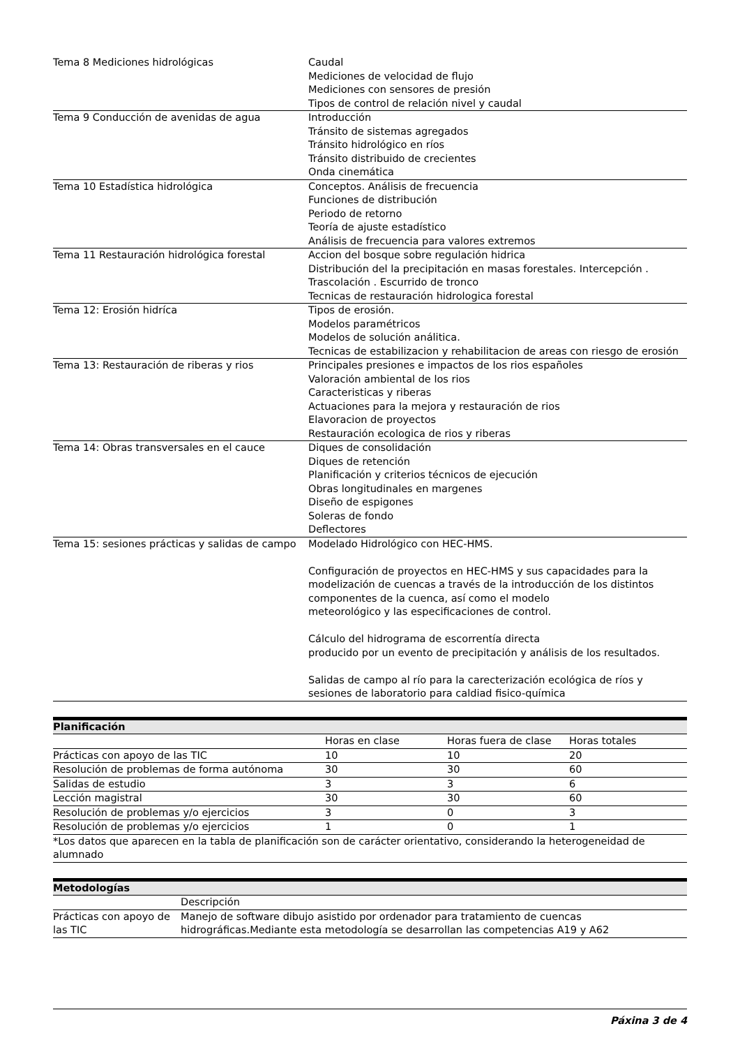| Tema 8 Mediciones hidrológicas | Caudal Mediciones de velocidad de flujo Mediciones con sensores de presión Tipos de control de relación nivel y caudal |
| Tema 9 Conducción de avenidas de agua | Introducción Tránsito de sistemas agregados Tránsito hidrológico en ríos Tránsito distribuido de crecientes Onda cinemática |
| Tema 10 Estadística hidrológica | Conceptos. Análisis de frecuencia Funciones de distribución Periodo de retorno Teoría de ajuste estadístico Análisis de frecuencia para valores extremos |
| Tema 11 Restauración hidrológica forestal | Accion del bosque sobre regulación hidrica Distribución del la precipitación en masas forestales. Intercepción . Trascolación . Escurrido de tronco Tecnicas de restauración hidrologica forestal |
| Tema 12: Erosión hidríca | Tipos de erosión. Modelos paramétricos Modelos de solución análitica. Tecnicas de estabilizacion y rehabilitacion de areas con riesgo de erosión |
| Tema 13: Restauración de riberas y rios | Principales presiones e impactos de los rios españoles Valoración ambiental de los rios Caracteristicas y riberas Actuaciones para la mejora y restauración de rios Elavoracion de proyectos Restauración ecologica de rios y riberas |
| Tema 14: Obras transversales en el cauce | Diques de consolidación Diques de retención Planificación y criterios técnicos de ejecución Obras longitudinales en margenes Diseño de espigones Soleras de fondo Deflectores |
| Tema 15: sesiones prácticas y salidas de campo | Modelado Hidrológico con HEC-HMS. Configuración de proyectos en HEC-HMS y sus capacidades para la modelización de cuencas a través de la introducción de los distintos componentes de la cuenca, así como el modelo meteorológico y las especificaciones de control. Cálculo del hidrograma de escorrentía directa producido por un evento de precipitación y análisis de los resultados. Salidas de campo al río para la carecterización ecológica de ríos y sesiones de laboratorio para caldiad fisico-química |
| Planificación | | | |
| --- | --- | --- | --- |
| | Horas en clase | Horas fuera de clase | Horas totales |
| Prácticas con apoyo de las TIC | 10 | 10 | 20 |
| Resolución de problemas de forma autónoma | 30 | 30 | 60 |
| Salidas de estudio | 3 | 3 | 6 |
| Lección magistral | 30 | 30 | 60 |
| Resolución de problemas y/o ejercicios | 3 | 0 | 3 |
| Resolución de problemas y/o ejercicios | 1 | 0 | 1 |
| *Los datos que aparecen en la tabla de planificación son de carácter orientativo, considerando la heterogeneidad de alumnado | | | |
| Metodologías | |
| --- | --- |
| | Descripción |
| Prácticas con apoyo de las TIC | Manejo de software dibujo asistido por ordenador para tratamiento de cuencas hidrográficas.Mediante esta metodología se desarrollan las competencias A19 y A62 |
Páxina 3 de 4